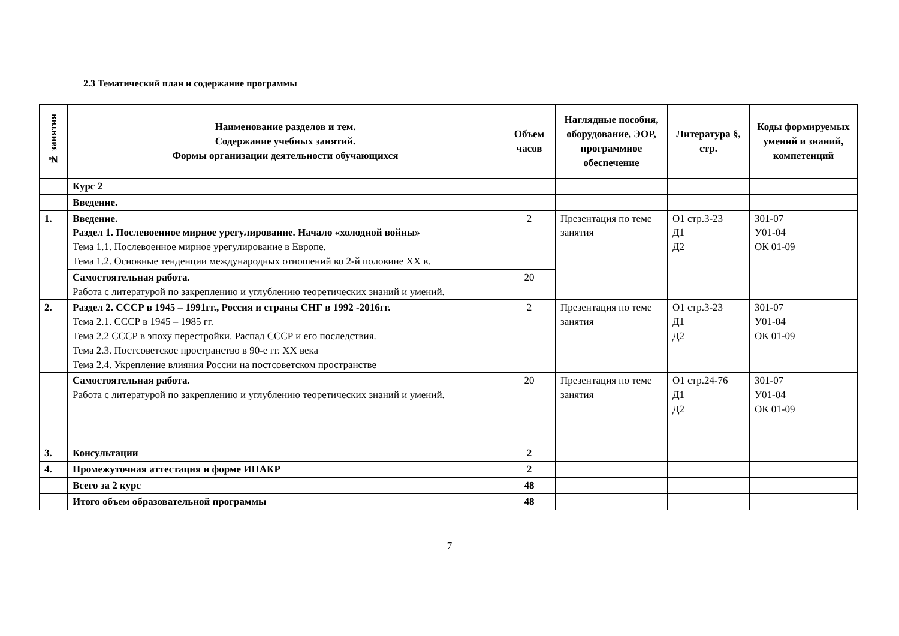2.3 Тематический план и содержание программы
| № занятия | Наименование разделов и тем. Содержание учебных занятий. Формы организации деятельности обучающихся | Объем часов | Наглядные пособия, оборудование, ЭОР, программное обеспечение | Литература §, стр. | Коды формируемых умений и знаний, компетенций |
| --- | --- | --- | --- | --- | --- |
| | Курс 2 | | | | |
| | Введение. | | | | |
| 1. | Введение. Раздел 1. Послевоенное мирное урегулирование. Начало «холодной войны» Тема 1.1. Послевоенное мирное урегулирование в Европе. Тема 1.2. Основные тенденции международных отношений во 2-й половине XX в. | 2 | Презентация по теме занятия | О1 стр.3-23 Д1 Д2 | З01-07 У01-04 ОК 01-09 |
| | Самостоятельная работа. Работа с литературой по закреплению и углублению теоретических знаний и умений. | 20 | | | |
| 2. | Раздел 2. СССР в 1945 – 1991гг., Россия и страны СНГ в 1992 -2016гг. Тема 2.1. СССР в 1945 – 1985 гг. Тема 2.2 СССР в эпоху перестройки. Распад СССР и его последствия. Тема 2.3. Постсоветское пространство в 90-е гг. XX века Тема 2.4. Укрепление влияния России на постсоветском пространстве | 2 | Презентация по теме занятия | О1 стр.3-23 Д1 Д2 | З01-07 У01-04 ОК 01-09 |
| | Самостоятельная работа. Работа с литературой по закреплению и углублению теоретических знаний и умений. | 20 | Презентация по теме занятия | О1 стр.24-76 Д1 Д2 | З01-07 У01-04 ОК 01-09 |
| 3. | Консультации | 2 | | | |
| 4. | Промежуточная аттестация и форме ИПАКР | 2 | | | |
| | Всего за 2 курс | 48 | | | |
| | Итого объем образовательной программы | 48 | | | |
7